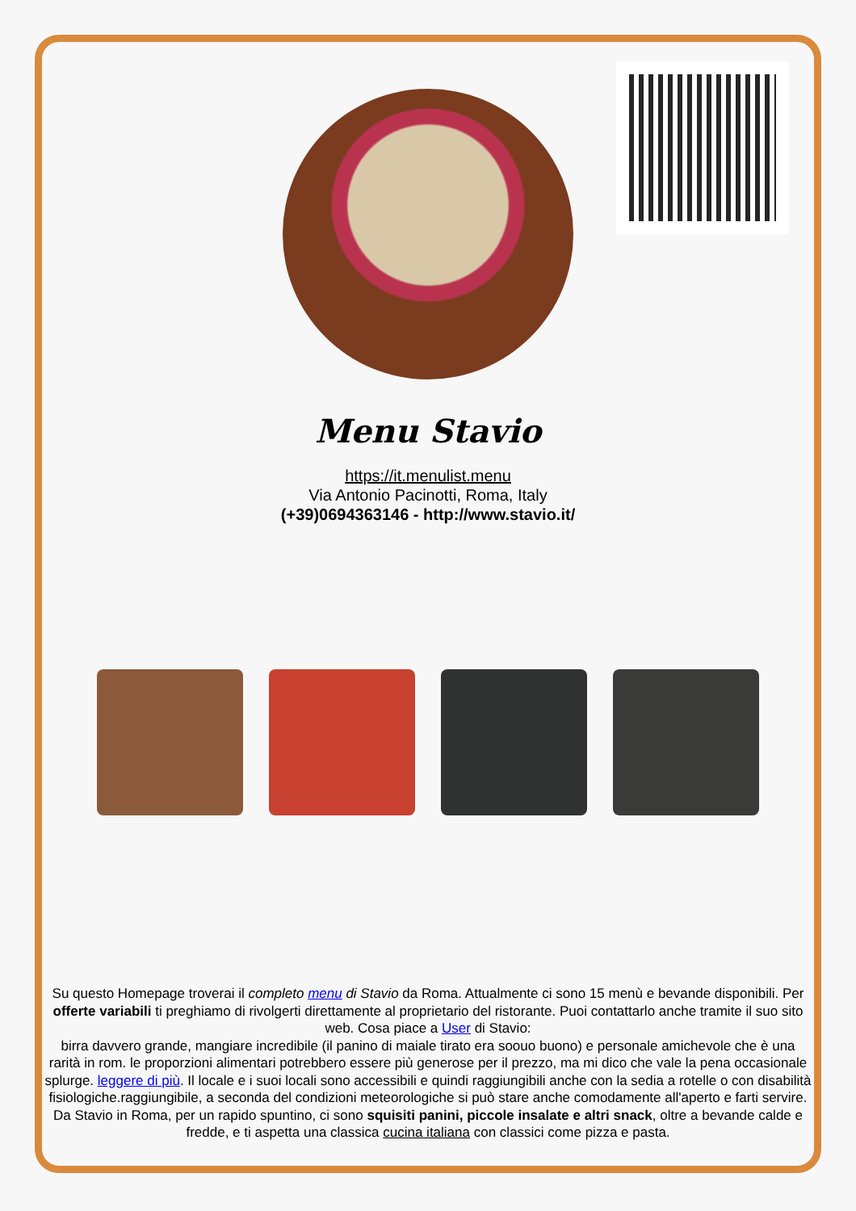Menu Stavio
https://it.menulist.menu
Via Antonio Pacinotti, Roma, Italy
(+39)0694363146 - http://www.stavio.it/
Su questo Homepage troverai il completo menu di Stavio da Roma. Attualmente ci sono 15 menù e bevande disponibili. Per offerte variabili ti preghiamo di rivolgerti direttamente al proprietario del ristorante. Puoi contattarlo anche tramite il suo sito web. Cosa piace a User di Stavio:
birra davvero grande, mangiare incredibile (il panino di maiale tirato era soouo buono) e personale amichevole che è una rarità in rom. le proporzioni alimentari potrebbero essere più generose per il prezzo, ma mi dico che vale la pena occasionale splurge. leggere di più. Il locale e i suoi locali sono accessibili e quindi raggiungibili anche con la sedia a rotelle o con disabilità fisiologiche.raggiungibile, a seconda del condizioni meteorologiche si può stare anche comodamente all'aperto e farti servire. Da Stavio in Roma, per un rapido spuntino, ci sono squisiti panini, piccole insalate e altri snack, oltre a bevande calde e fredde, e ti aspetta una classica cucina italiana con classici come pizza e pasta.